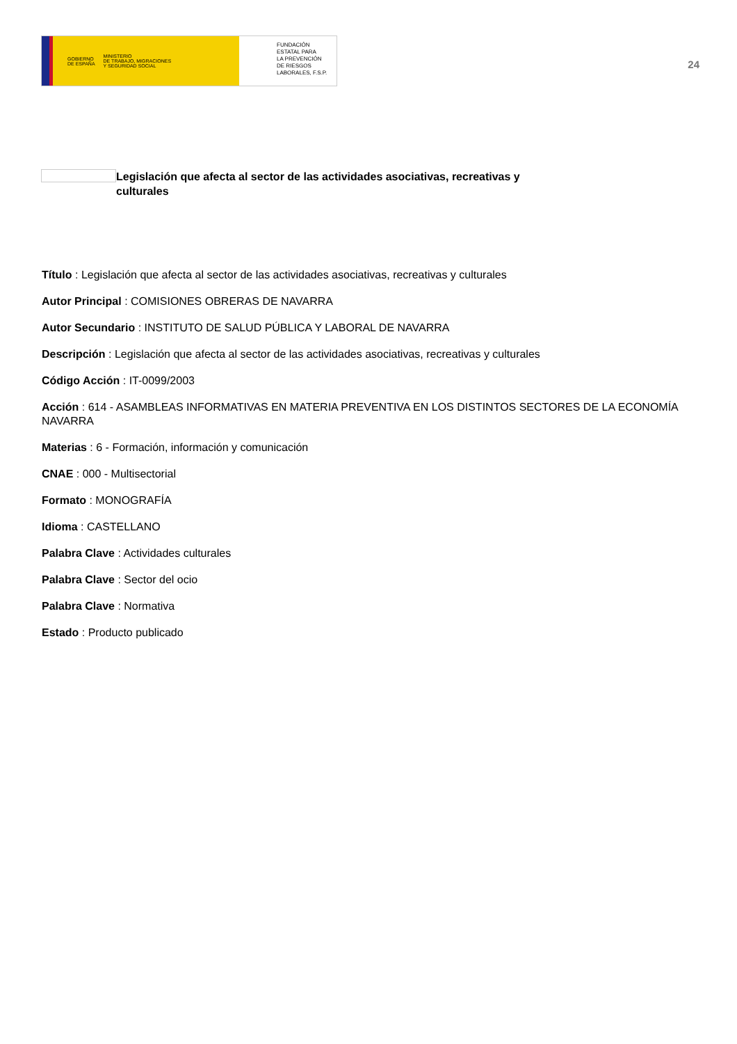GOBIERNO
DE ESPAÑA MINISTERIO
DE TRABAJO, MIGRACIONES
Y SEGURIDAD SOCIAL
FUNDACIÓN
ESTATAL PARA
LA PREVENCIÓN
DE RIESGOS
LABORALES, F.S.P.
24
Legislación que afecta al sector de las actividades asociativas, recreativas y culturales
Título : Legislación que afecta al sector de las actividades asociativas, recreativas y culturales
Autor Principal : COMISIONES OBRERAS DE NAVARRA
Autor Secundario : INSTITUTO DE SALUD PÚBLICA Y LABORAL DE NAVARRA
Descripción : Legislación que afecta al sector de las actividades asociativas, recreativas y culturales
Código Acción : IT-0099/2003
Acción : 614 - ASAMBLEAS INFORMATIVAS EN MATERIA PREVENTIVA EN LOS DISTINTOS SECTORES DE LA ECONOMÍA NAVARRA
Materias : 6 - Formación, información y comunicación
CNAE : 000 - Multisectorial
Formato : MONOGRAFÍA
Idioma : CASTELLANO
Palabra Clave : Actividades culturales
Palabra Clave : Sector del ocio
Palabra Clave : Normativa
Estado : Producto publicado